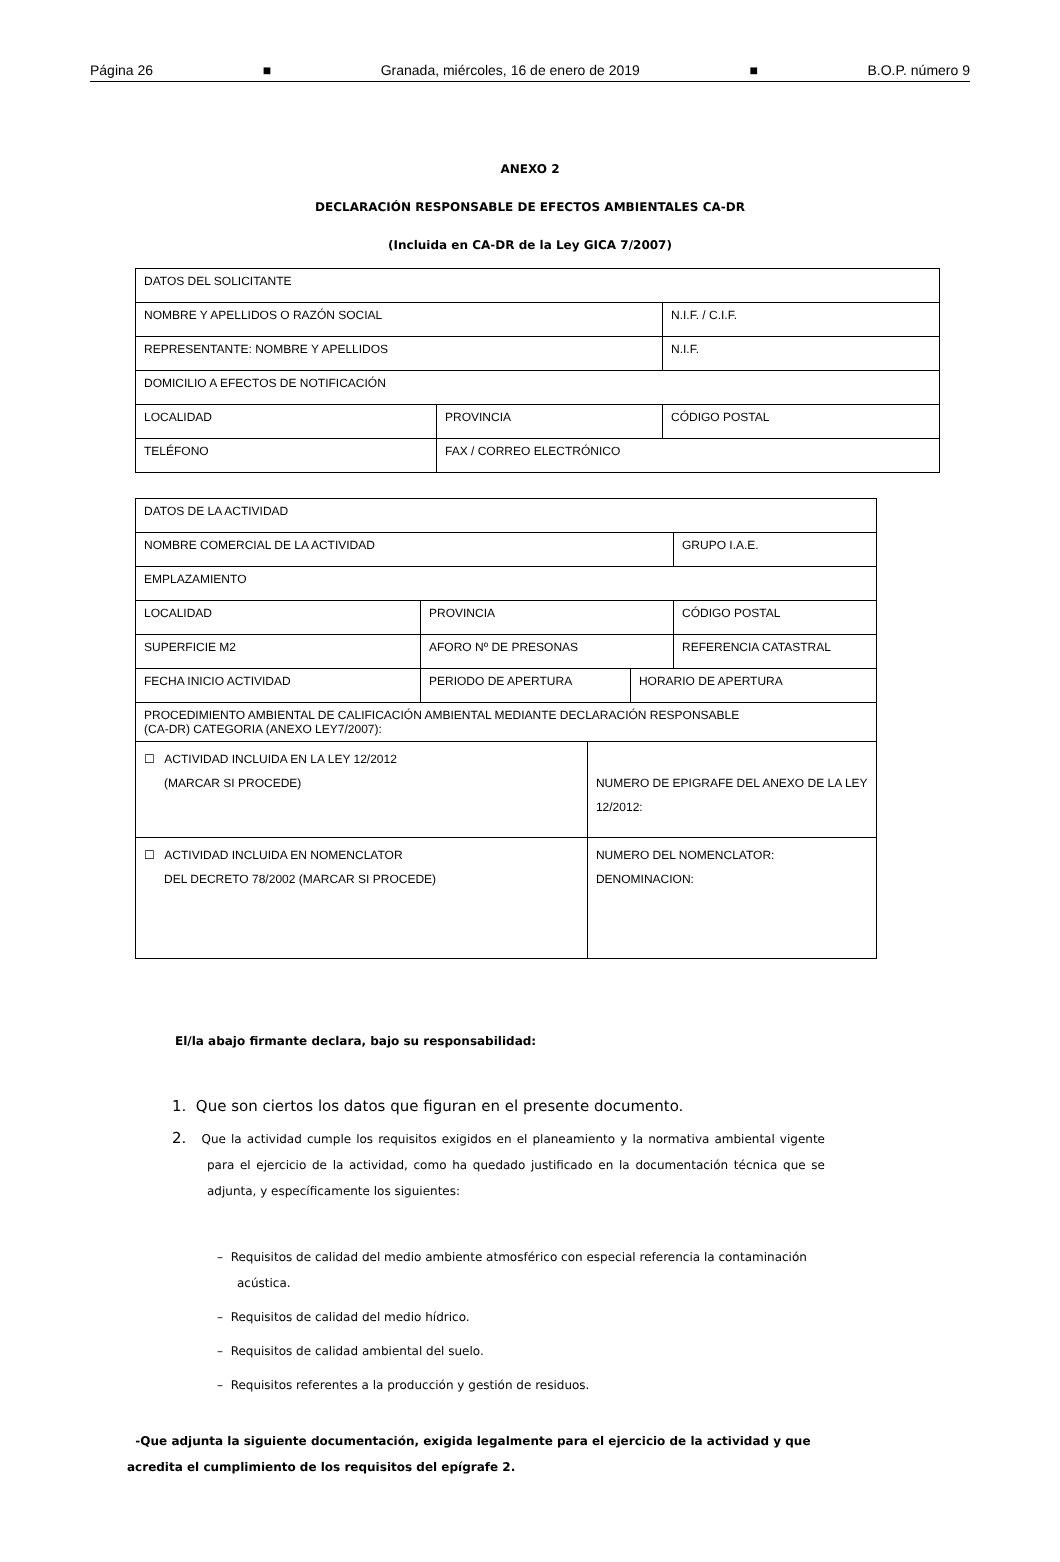Página 26 ■ Granada, miércoles, 16 de enero de 2019 ■ B.O.P. número 9
ANEXO 2
DECLARACIÓN RESPONSABLE DE EFECTOS AMBIENTALES CA-DR
(Incluida en CA-DR de la Ley GICA 7/2007)
| DATOS DEL SOLICITANTE | | |
| NOMBRE Y APELLIDOS O RAZÓN SOCIAL | | N.I.F. / C.I.F. |
| REPRESENTANTE: NOMBRE Y APELLIDOS | | N.I.F. |
| DOMICILIO A EFECTOS DE NOTIFICACIÓN | | |
| LOCALIDAD | PROVINCIA | CÓDIGO POSTAL |
| TELÉFONO | FAX / CORREO ELECTRÓNICO | |
| DATOS DE LA ACTIVIDAD | | | | |
| NOMBRE COMERCIAL DE LA ACTIVIDAD | | | | GRUPO I.A.E. |
| EMPLAZAMIENTO | | | | |
| LOCALIDAD | PROVINCIA | | | CÓDIGO POSTAL |
| SUPERFICIE M2 | AFORO Nº DE PRESONAS | | | REFERENCIA CATASTRAL |
| FECHA INICIO ACTIVIDAD | PERIODO DE APERTURA | | HORARIO DE APERTURA | |
| PROCEDIMIENTO AMBIENTAL DE CALIFICACIÓN AMBIENTAL MEDIANTE DECLARACIÓN RESPONSABLE (CA-DR) CATEGORIA (ANEXO LEY7/2007): | | | | |
| ☐ ACTIVIDAD INCLUIDA EN LA LEY 12/2012 (MARCAR SI PROCEDE) | | NUMERO DE EPIGRAFE DEL ANEXO DE LA LEY 12/2012: | | |
| ☐ ACTIVIDAD INCLUIDA EN NOMENCLATOR DEL DECRETO 78/2002 (MARCAR SI PROCEDE) | | NUMERO DEL NOMENCLATOR: DENOMINACION: | | |
El/la abajo firmante declara, bajo su responsabilidad:
1. Que son ciertos los datos que figuran en el presente documento.
2. Que la actividad cumple los requisitos exigidos en el planeamiento y la normativa ambiental vigente para el ejercicio de la actividad, como ha quedado justificado en la documentación técnica que se adjunta, y específicamente los siguientes:
– Requisitos de calidad del medio ambiente atmosférico con especial referencia la contaminación acústica.
– Requisitos de calidad del medio hídrico.
– Requisitos de calidad ambiental del suelo.
– Requisitos referentes a la producción y gestión de residuos.
-Que adjunta la siguiente documentación, exigida legalmente para el ejercicio de la actividad y que acredita el cumplimiento de los requisitos del epígrafe 2.